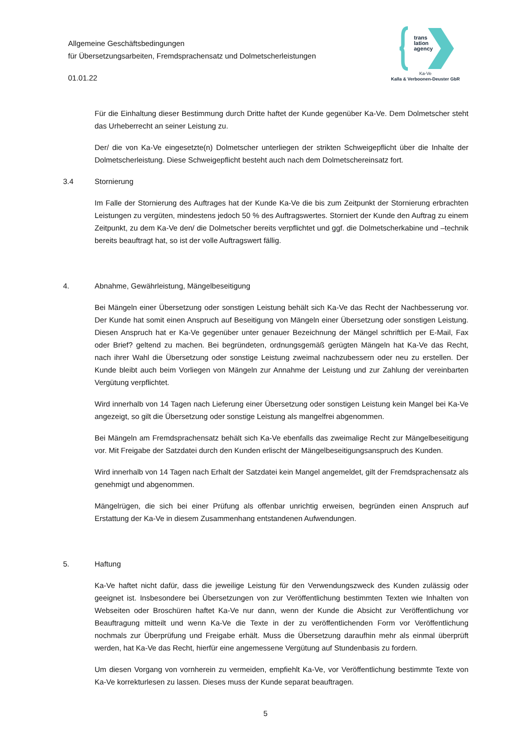Allgemeine Geschäftsbedingungen
für Übersetzungsarbeiten, Fremdsprachensatz und Dolmetscherleistungen
01.01.22
trans
lation
agency
Ka-Ve
Kalla & Verboonen-Deuster GbR
Für die Einhaltung dieser Bestimmung durch Dritte haftet der Kunde gegenüber Ka-Ve. Dem Dolmetscher steht das Urheberrecht an seiner Leistung zu.
Der/ die von Ka-Ve eingesetzte(n) Dolmetscher unterliegen der strikten Schweigepflicht über die Inhalte der Dolmetscherleistung. Diese Schweigepflicht besteht auch nach dem Dolmetschereinsatz fort.
3.4 Stornierung
Im Falle der Stornierung des Auftrages hat der Kunde Ka-Ve die bis zum Zeitpunkt der Stornierung erbrachten Leistungen zu vergüten, mindestens jedoch 50 % des Auftragswertes. Storniert der Kunde den Auftrag zu einem Zeitpunkt, zu dem Ka-Ve den/ die Dolmetscher bereits verpflichtet und ggf. die Dolmetscherkabine und –technik bereits beauftragt hat, so ist der volle Auftragswert fällig.
4. Abnahme, Gewährleistung, Mängelbeseitigung
Bei Mängeln einer Übersetzung oder sonstigen Leistung behält sich Ka-Ve das Recht der Nachbesserung vor. Der Kunde hat somit einen Anspruch auf Beseitigung von Mängeln einer Übersetzung oder sonstigen Leistung. Diesen Anspruch hat er Ka-Ve gegenüber unter genauer Bezeichnung der Mängel schriftlich per E-Mail, Fax oder Brief? geltend zu machen. Bei begründeten, ordnungsgemäß gerügten Mängeln hat Ka-Ve das Recht, nach ihrer Wahl die Übersetzung oder sonstige Leistung zweimal nachzubessern oder neu zu erstellen. Der Kunde bleibt auch beim Vorliegen von Mängeln zur Annahme der Leistung und zur Zahlung der vereinbarten Vergütung verpflichtet.
Wird innerhalb von 14 Tagen nach Lieferung einer Übersetzung oder sonstigen Leistung kein Mangel bei Ka-Ve angezeigt, so gilt die Übersetzung oder sonstige Leistung als mangelfrei abgenommen.
Bei Mängeln am Fremdsprachensatz behält sich Ka-Ve ebenfalls das zweimalige Recht zur Mängelbeseitigung vor. Mit Freigabe der Satzdatei durch den Kunden erlischt der Mängelbeseitigungsanspruch des Kunden.
Wird innerhalb von 14 Tagen nach Erhalt der Satzdatei kein Mangel angemeldet, gilt der Fremdsprachensatz als genehmigt und abgenommen.
Mängelrügen, die sich bei einer Prüfung als offenbar unrichtig erweisen, begründen einen Anspruch auf Erstattung der Ka-Ve in diesem Zusammenhang entstandenen Aufwendungen.
5. Haftung
Ka-Ve haftet nicht dafür, dass die jeweilige Leistung für den Verwendungszweck des Kunden zulässig oder geeignet ist. Insbesondere bei Übersetzungen von zur Veröffentlichung bestimmten Texten wie Inhalten von Webseiten oder Broschüren haftet Ka-Ve nur dann, wenn der Kunde die Absicht zur Veröffentlichung vor Beauftragung mitteilt und wenn Ka-Ve die Texte in der zu veröffentlichenden Form vor Veröffentlichung nochmals zur Überprüfung und Freigabe erhält. Muss die Übersetzung daraufhin mehr als einmal überprüft werden, hat Ka-Ve das Recht, hierfür eine angemessene Vergütung auf Stundenbasis zu fordern.
Um diesen Vorgang von vornherein zu vermeiden, empfiehlt Ka-Ve, vor Veröffentlichung bestimmte Texte von Ka-Ve korrekturlesen zu lassen. Dieses muss der Kunde separat beauftragen.
5